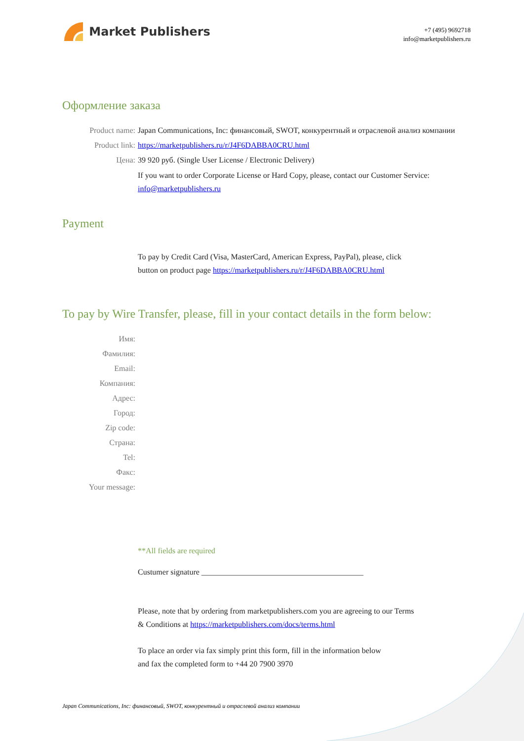Market Publishers
+7 (495) 9692718
info@marketpublishers.ru
Оформление заказа
Product name: Japan Communications, Inc: финансовый, SWOT, конкурентный и отраслевой анализ компании
Product link: https://marketpublishers.ru/r/J4F6DABBA0CRU.html
Цена: 39 920 руб. (Single User License / Electronic Delivery)
If you want to order Corporate License or Hard Copy, please, contact our Customer Service:
info@marketpublishers.ru
Payment
To pay by Credit Card (Visa, MasterCard, American Express, PayPal), please, click
button on product page https://marketpublishers.ru/r/J4F6DABBA0CRU.html
To pay by Wire Transfer, please, fill in your contact details in the form below:
Имя:
Фамилия:
Email:
Компания:
Адрес:
Город:
Zip code:
Страна:
Tel:
Факс:
Your message:
**All fields are required
Custumer signature _________________________________________
Please, note that by ordering from marketpublishers.com you are agreeing to our Terms
& Conditions at https://marketpublishers.com/docs/terms.html
To place an order via fax simply print this form, fill in the information below
and fax the completed form to +44 20 7900 3970
Japan Communications, Inc: финансовый, SWOT, конкурентный и отраслевой анализ компании